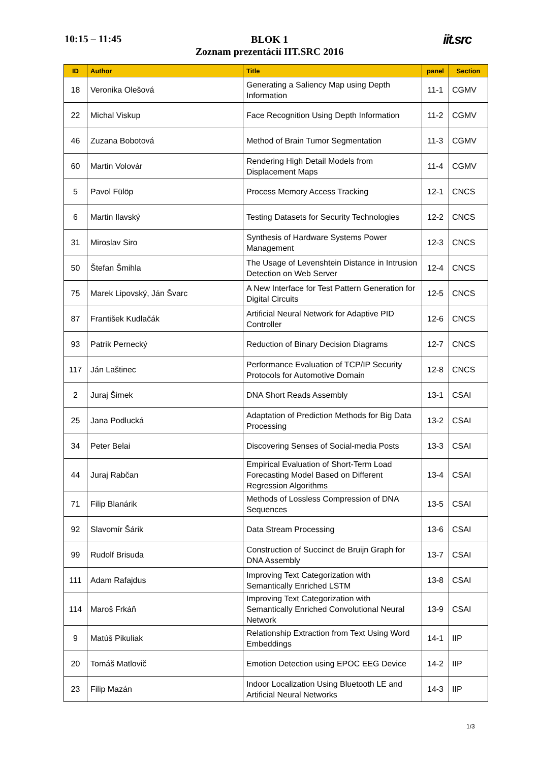10:15 – 11:45
BLOK 1
Zoznam prezentácií IIT.SRC 2016
iit.src
| ID | Author | Title | panel | Section |
| --- | --- | --- | --- | --- |
| 18 | Veronika Olešová | Generating a Saliency Map using Depth Information | 11-1 | CGMV |
| 22 | Michal Viskup | Face Recognition Using Depth Information | 11-2 | CGMV |
| 46 | Zuzana Bobotová | Method of Brain Tumor Segmentation | 11-3 | CGMV |
| 60 | Martin Volovár | Rendering High Detail Models from Displacement Maps | 11-4 | CGMV |
| 5 | Pavol Fülöp | Process Memory Access Tracking | 12-1 | CNCS |
| 6 | Martin Ilavský | Testing Datasets for Security Technologies | 12-2 | CNCS |
| 31 | Miroslav Siro | Synthesis of Hardware Systems Power Management | 12-3 | CNCS |
| 50 | Štefan Šmihla | The Usage of Levenshtein Distance in Intrusion Detection on Web Server | 12-4 | CNCS |
| 75 | Marek Lipovský, Ján Švarc | A New Interface for Test Pattern Generation for Digital Circuits | 12-5 | CNCS |
| 87 | František Kudlačák | Artificial Neural Network for Adaptive PID Controller | 12-6 | CNCS |
| 93 | Patrik Pernecký | Reduction of Binary Decision Diagrams | 12-7 | CNCS |
| 117 | Ján Laštinec | Performance Evaluation of TCP/IP Security Protocols for Automotive Domain | 12-8 | CNCS |
| 2 | Juraj Šimek | DNA Short Reads Assembly | 13-1 | CSAI |
| 25 | Jana Podlucká | Adaptation of Prediction Methods for Big Data Processing | 13-2 | CSAI |
| 34 | Peter Belai | Discovering Senses of Social-media Posts | 13-3 | CSAI |
| 44 | Juraj Rabčan | Empirical Evaluation of Short-Term Load Forecasting Model Based on Different Regression Algorithms | 13-4 | CSAI |
| 71 | Filip Blanárik | Methods of Lossless Compression of DNA Sequences | 13-5 | CSAI |
| 92 | Slavomír Šárik | Data Stream Processing | 13-6 | CSAI |
| 99 | Rudolf Brisuda | Construction of Succinct de Bruijn Graph for DNA Assembly | 13-7 | CSAI |
| 111 | Adam Rafajdus | Improving Text Categorization with Semantically Enriched LSTM | 13-8 | CSAI |
| 114 | Maroš Frkáň | Improving Text Categorization with Semantically Enriched Convolutional Neural Network | 13-9 | CSAI |
| 9 | Matúš Pikuliak | Relationship Extraction from Text Using Word Embeddings | 14-1 | IIP |
| 20 | Tomáš Matlovič | Emotion Detection using EPOC EEG Device | 14-2 | IIP |
| 23 | Filip Mazán | Indoor Localization Using Bluetooth LE and Artificial Neural Networks | 14-3 | IIP |
1/3